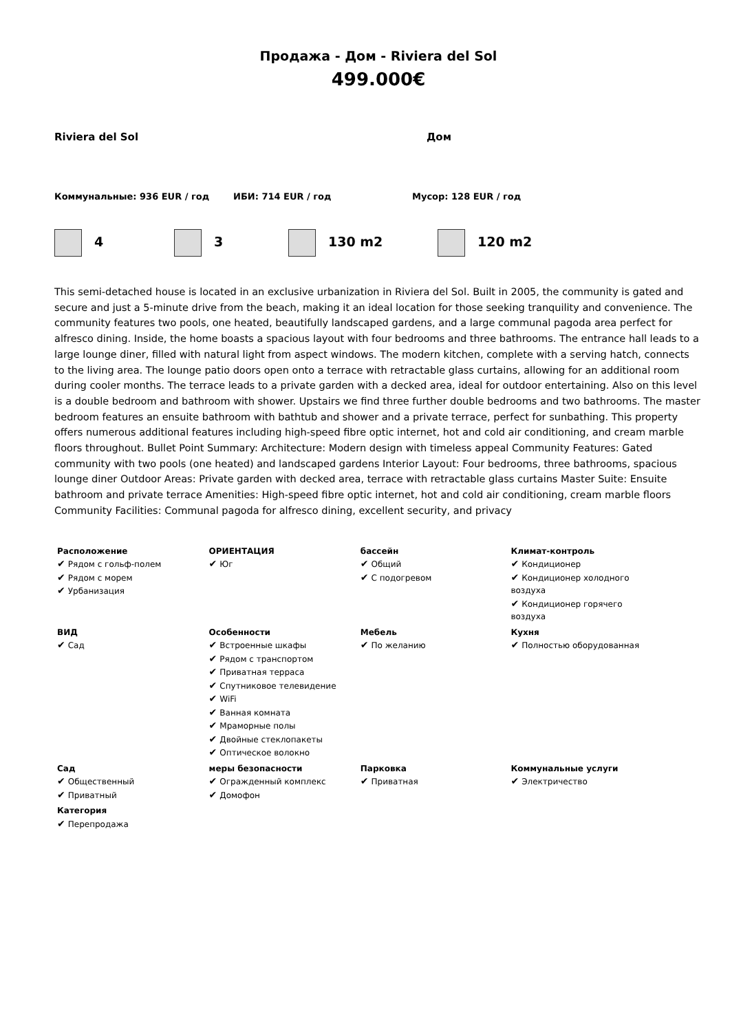Продажа - Дом - Riviera del Sol
499.000€
Riviera del Sol Дом
Коммунальные: 936 EUR / год ИБИ: 714 EUR / год Мусор: 128 EUR / год
4 3 130 m2 120 m2
This semi-detached house is located in an exclusive urbanization in Riviera del Sol. Built in 2005, the community is gated and secure and just a 5-minute drive from the beach, making it an ideal location for those seeking tranquility and convenience. The community features two pools, one heated, beautifully landscaped gardens, and a large communal pagoda area perfect for alfresco dining. Inside, the home boasts a spacious layout with four bedrooms and three bathrooms. The entrance hall leads to a large lounge diner, filled with natural light from aspect windows. The modern kitchen, complete with a serving hatch, connects to the living area. The lounge patio doors open onto a terrace with retractable glass curtains, allowing for an additional room during cooler months. The terrace leads to a private garden with a decked area, ideal for outdoor entertaining. Also on this level is a double bedroom and bathroom with shower. Upstairs we find three further double bedrooms and two bathrooms. The master bedroom features an ensuite bathroom with bathtub and shower and a private terrace, perfect for sunbathing. This property offers numerous additional features including high-speed fibre optic internet, hot and cold air conditioning, and cream marble floors throughout. Bullet Point Summary: Architecture: Modern design with timeless appeal Community Features: Gated community with two pools (one heated) and landscaped gardens Interior Layout: Four bedrooms, three bathrooms, spacious lounge diner Outdoor Areas: Private garden with decked area, terrace with retractable glass curtains Master Suite: Ensuite bathroom and private terrace Amenities: High-speed fibre optic internet, hot and cold air conditioning, cream marble floors Community Facilities: Communal pagoda for alfresco dining, excellent security, and privacy
| Расположение ✔ Рядом с гольф-полем ✔ Рядом с морем ✔ Урбанизация | ОРИЕНТАЦИЯ ✔ Юг | бассейн ✔ Общий ✔ С подогревом | Климат-контроль ✔ Кондиционер ✔ Кондиционер холодного воздуха ✔ Кондиционер горячего воздуха |
| ВИД ✔ Сад | Особенности ✔ Встроенные шкафы ✔ Рядом с транспортом ✔ Приватная терраса ✔ Спутниковое телевидение ✔ WiFi ✔ Ванная комната ✔ Мраморные полы ✔ Двойные стеклопакеты ✔ Оптическое волокно | Мебель ✔ По желанию | Кухня ✔ Полностью оборудованная |
| Сад ✔ Общественный ✔ Приватный | меры безопасности ✔ Огражденный комплекс ✔ Домофон | Парковка ✔ Приватная | Коммунальные услуги ✔ Электричество |
| Категория ✔ Перепродажа | | | |